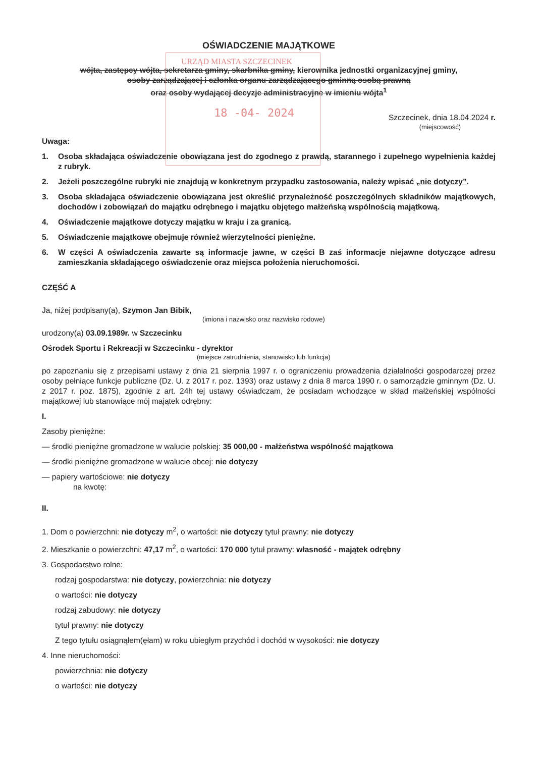URZĄD MIASTA SZCZECINEK
18 -04- 2024
OŚWIADCZENIE MAJĄTKOWE
wójta, zastępcy wójta, sekretarza gminy, skarbnika gminy, kierownika jednostki organizacyjnej gminy,
osoby zarządzającej i członka organu zarządzającego gminną osobą prawną
oraz osoby wydającej decyzje administracyjne w imieniu wójta<sup>1</sup>
Szczecinek, dnia 18.04.2024 r.
(miejscowość)
Uwaga:
1. Osoba składająca oświadczenie obowiązana jest do zgodnego z prawdą, starannego i zupełnego wypełnienia każdej z rubryk.
2. Jeżeli poszczególne rubryki nie znajdują w konkretnym przypadku zastosowania, należy wpisać „nie dotyczy”.
3. Osoba składająca oświadczenie obowiązana jest określić przynależność poszczególnych składników majątkowych, dochodów i zobowiązań do majątku odrębnego i majątku objętego małżeńską wspólnością majątkową.
4. Oświadczenie majątkowe dotyczy majątku w kraju i za granicą.
5. Oświadczenie majątkowe obejmuje również wierzytelności pieniężne.
6. W części A oświadczenia zawarte są informacje jawne, w części B zaś informacje niejawne dotyczące adresu zamieszkania składającego oświadczenie oraz miejsca położenia nieruchomości.
CZĘŚĆ A
Ja, niżej podpisany(a), Szymon Jan Bibik,
(imiona i nazwisko oraz nazwisko rodowe)
urodzony(a) 03.09.1989r. w Szczecinku
Ośrodek Sportu i Rekreacji w Szczecinku - dyrektor
(miejsce zatrudnienia, stanowisko lub funkcja)
po zapoznaniu się z przepisami ustawy z dnia 21 sierpnia 1997 r. o ograniczeniu prowadzenia działalności gospodarczej przez osoby pełniące funkcje publiczne (Dz. U. z 2017 r. poz. 1393) oraz ustawy z dnia 8 marca 1990 r. o samorządzie gminnym (Dz. U. z 2017 r. poz. 1875), zgodnie z art. 24h tej ustawy oświadczam, że posiadam wchodzące w skład małżeńskiej wspólności majątkowej lub stanowiące mój majątek odrębny:
I.
Zasoby pieniężne:
— środki pieniężne gromadzone w walucie polskiej: 35 000,00 - małżeństwa wspólność majątkowa
— środki pieniężne gromadzone w walucie obcej: nie dotyczy
— papiery wartościowe: nie dotyczy
na kwotę:
II.
1. Dom o powierzchni: nie dotyczy m<sup>2</sup>, o wartości: nie dotyczy tytuł prawny: nie dotyczy
2. Mieszkanie o powierzchni: 47,17 m<sup>2</sup>, o wartości: 170 000 tytuł prawny: własność - majątek odrębny
3. Gospodarstwo rolne:
rodzaj gospodarstwa: nie dotyczy, powierzchnia: nie dotyczy
o wartości: nie dotyczy
rodzaj zabudowy: nie dotyczy
tytuł prawny: nie dotyczy
Z tego tytułu osiągnąłem(ęłam) w roku ubiegłym przychód i dochód w wysokości: nie dotyczy
4. Inne nieruchomości:
powierzchnia: nie dotyczy
o wartości: nie dotyczy